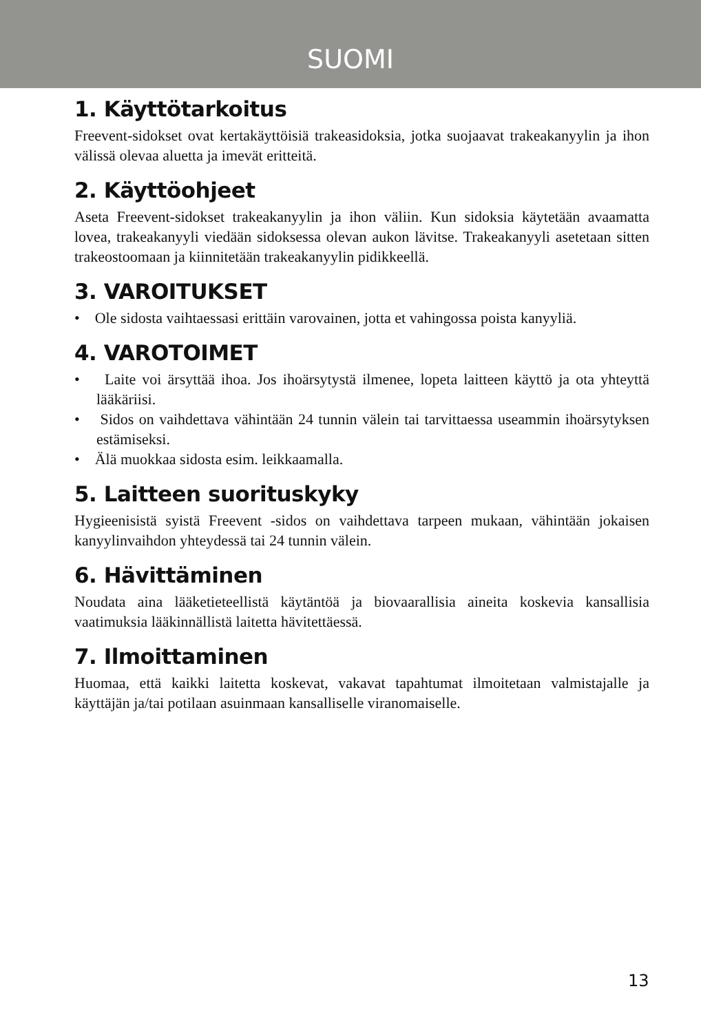SUOMI
1. Käyttötarkoitus
Freevent-sidokset ovat kertakäyttöisiä trakeasidoksia, jotka suojaavat trakeakanyylin ja ihon välissä olevaa aluetta ja imevät eritteitä.
2. Käyttöohjeet
Aseta Freevent-sidokset trakeakanyylin ja ihon väliin. Kun sidoksia käytetään avaamatta lovea, trakeakanyyli viedään sidoksessa olevan aukon lävitse. Trakeakanyyli asetetaan sitten trakeostoomaan ja kiinnitetään trakeakanyylin pidikkeellä.
3. VAROITUKSET
• Ole sidosta vaihtaessasi erittäin varovainen, jotta et vahingossa poista kanyyliä.
4. VAROTOIMET
• Laite voi ärsyttää ihoa. Jos ihoärsytystä ilmenee, lopeta laitteen käyttö ja ota yhteyttä lääkäriisi.
• Sidos on vaihdettava vähintään 24 tunnin välein tai tarvittaessa useammin ihoärsytyksen estämiseksi.
• Älä muokkaa sidosta esim. leikkaamalla.
5. Laitteen suorituskyky
Hygieenisistä syistä Freevent -sidos on vaihdettava tarpeen mukaan, vähintään jokaisen kanyylinvaihdon yhteydessä tai 24 tunnin välein.
6. Hävittäminen
Noudata aina lääketieteellistä käytäntöä ja biovaarallisia aineita koskevia kansallisia vaatimuksia lääkinnällistä laitetta hävitettäessä.
7. Ilmoittaminen
Huomaa, että kaikki laitetta koskevat, vakavat tapahtumat ilmoitetaan valmistajalle ja käyttäjän ja/tai potilaan asuinmaan kansalliselle viranomaiselle.
13